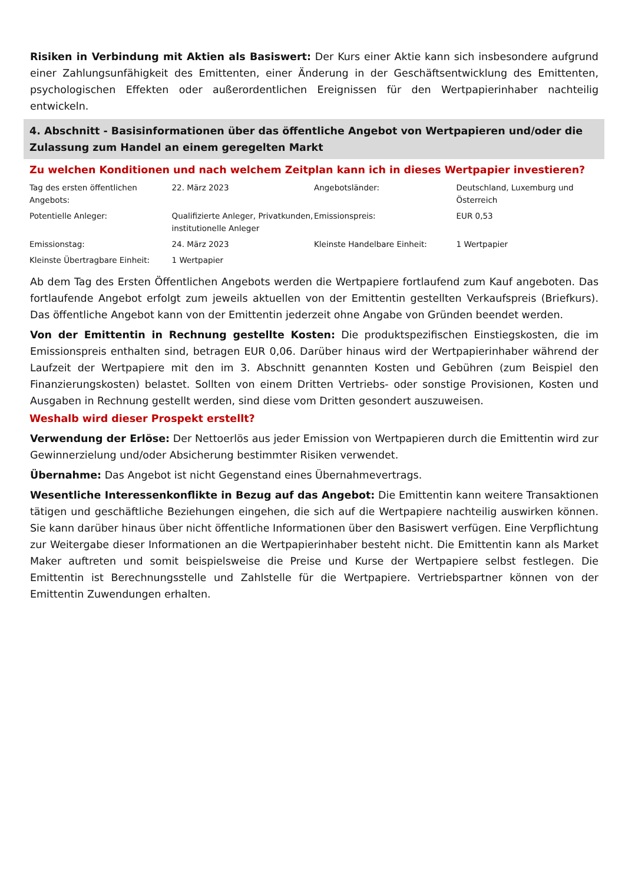Risiken in Verbindung mit Aktien als Basiswert: Der Kurs einer Aktie kann sich insbesondere aufgrund einer Zahlungsunfähigkeit des Emittenten, einer Änderung in der Geschäftsentwicklung des Emittenten, psychologischen Effekten oder außerordentlichen Ereignissen für den Wertpapierinhaber nachteilig entwickeln.
4. Abschnitt - Basisinformationen über das öffentliche Angebot von Wertpapieren und/oder die Zulassung zum Handel an einem geregelten Markt
Zu welchen Konditionen und nach welchem Zeitplan kann ich in dieses Wertpapier investieren?
| Tag des ersten öffentlichen Angebots: | 22. März 2023 | Angebotsländer: | Deutschland, Luxemburg und Österreich |
| Potentielle Anleger: | Qualifizierte Anleger, Privatkunden, institutionelle Anleger | Emissionspreis: | EUR 0,53 |
| Emissionstag: | 24. März 2023 | Kleinste Handelbare Einheit: | 1 Wertpapier |
| Kleinste Übertragbare Einheit: | 1 Wertpapier | | |
Ab dem Tag des Ersten Öffentlichen Angebots werden die Wertpapiere fortlaufend zum Kauf angeboten. Das fortlaufende Angebot erfolgt zum jeweils aktuellen von der Emittentin gestellten Verkaufspreis (Briefkurs). Das öffentliche Angebot kann von der Emittentin jederzeit ohne Angabe von Gründen beendet werden.
Von der Emittentin in Rechnung gestellte Kosten: Die produktspezifischen Einstiegskosten, die im Emissionspreis enthalten sind, betragen EUR 0,06. Darüber hinaus wird der Wertpapierinhaber während der Laufzeit der Wertpapiere mit den im 3. Abschnitt genannten Kosten und Gebühren (zum Beispiel den Finanzierungskosten) belastet. Sollten von einem Dritten Vertriebs- oder sonstige Provisionen, Kosten und Ausgaben in Rechnung gestellt werden, sind diese vom Dritten gesondert auszuweisen.
Weshalb wird dieser Prospekt erstellt?
Verwendung der Erlöse: Der Nettoerlös aus jeder Emission von Wertpapieren durch die Emittentin wird zur Gewinnerzielung und/oder Absicherung bestimmter Risiken verwendet.
Übernahme: Das Angebot ist nicht Gegenstand eines Übernahmevertrags.
Wesentliche Interessenkonflikte in Bezug auf das Angebot: Die Emittentin kann weitere Transaktionen tätigen und geschäftliche Beziehungen eingehen, die sich auf die Wertpapiere nachteilig auswirken können. Sie kann darüber hinaus über nicht öffentliche Informationen über den Basiswert verfügen. Eine Verpflichtung zur Weitergabe dieser Informationen an die Wertpapierinhaber besteht nicht. Die Emittentin kann als Market Maker auftreten und somit beispielsweise die Preise und Kurse der Wertpapiere selbst festlegen. Die Emittentin ist Berechnungsstelle und Zahlstelle für die Wertpapiere. Vertriebspartner können von der Emittentin Zuwendungen erhalten.